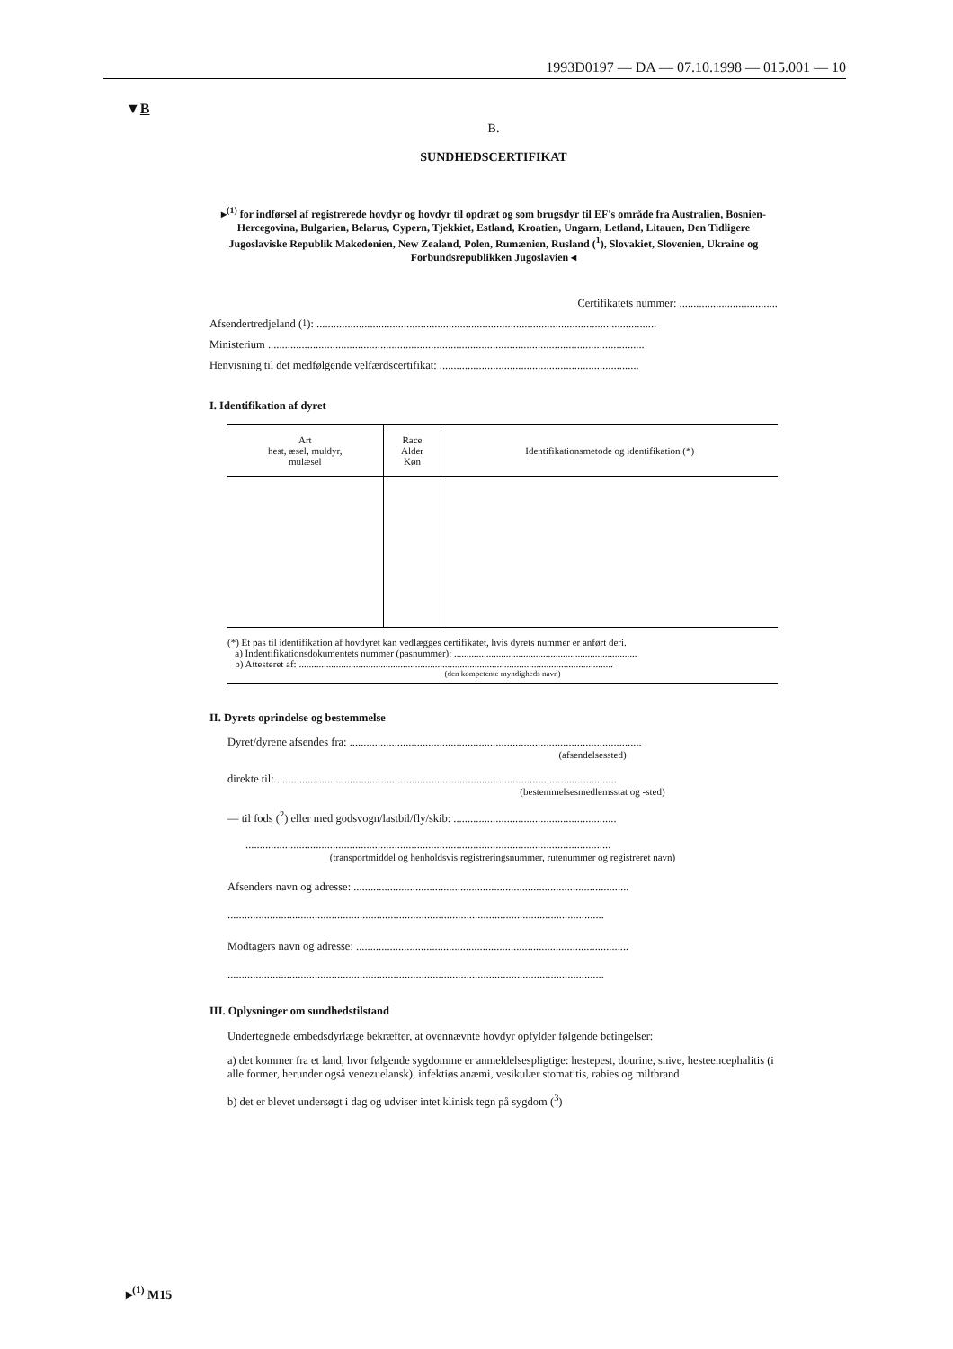1993D0197 — DA — 07.10.1998 — 015.001 — 10
▼B
B.
SUNDHEDSCERTIFIKAT
▸<sup>(1)</sup> for indførsel af registrerede hovdyr og hovdyr til opdræt og som brugsdyr til EF's område fra Australien, Bosnien-Hercegovina, Bulgarien, Belarus, Cypern, Tjekkiet, Estland, Kroatien, Ungarn, Letland, Litauen, Den Tidligere Jugoslaviske Republik Makedonien, New Zealand, Polen, Rumænien, Rusland (<sup>1</sup>), Slovakiet, Slovenien, Ukraine og Forbundsrepublikken Jugoslavien ◂
Certifikatets nummer: ...................................
Afsendertredjeland (<sup>1</sup>): .........................................................................................................................
Ministerium ......................................................................................................................................
Henvisning til det medfølgende velfærdscertifikat: .......................................................................
I. Identifikation af dyret
| Art hest, æsel, muldyr, mulæsel | Race Alder Køn | Identifikationsmetode og identifikation (*) |
| --- | --- | --- |
(*) Et pas til identifikation af hovdyret kan vedlægges certifikatet, hvis dyrets nummer er anført deri.
a) Indentifikationsdokumentets nummer (pasnummer): ..........................................................................
b) Attesteret af: ...............................................................................................................................
(den kompetente myndigheds navn)
II. Dyrets oprindelse og bestemmelse
Dyret/dyrene afsendes fra: ........................................................................................................
(afsendelsessted)
direkte til: .........................................................................................................................
(bestemmelsesmedlemsstat og -sted)
— til fods (<sup>2</sup>) eller med godsvogn/lastbil/fly/skib: ..........................................................
..................................................................................................................................
(transportmiddel og henholdsvis registreringsnummer, rutenummer og registreret navn)
Afsenders navn og adresse: ..................................................................................................
......................................................................................................................................
Modtagers navn og adresse: .................................................................................................
......................................................................................................................................
III. Oplysninger om sundhedstilstand
Undertegnede embedsdyrlæge bekræfter, at ovennævnte hovdyr opfylder følgende betingelser:
a) det kommer fra et land, hvor følgende sygdomme er anmeldelsespligtige: hestepest, dourine, snive, hesteencephalitis (i alle former, herunder også venezuelansk), infektiøs anæmi, vesikulær stomatitis, rabies og miltbrand
b) det er blevet undersøgt i dag og udviser intet klinisk tegn på sygdom (<sup>3</sup>)
▸<sup>(1)</sup> M15